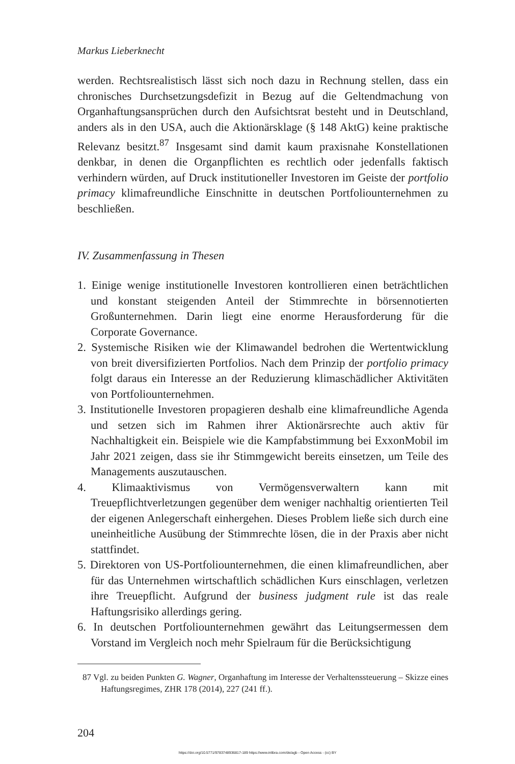Markus Lieberknecht
werden. Rechtsrealistisch lässt sich noch dazu in Rechnung stellen, dass ein chronisches Durchsetzungsdefizit in Bezug auf die Geltendmachung von Organhaftungsansprüchen durch den Aufsichtsrat besteht und in Deutschland, anders als in den USA, auch die Aktionärsklage (§ 148 AktG) keine praktische Relevanz besitzt.<sup>87</sup> Insgesamt sind damit kaum praxisnahe Konstellationen denkbar, in denen die Organpflichten es rechtlich oder jedenfalls faktisch verhindern würden, auf Druck institutioneller Investoren im Geiste der portfolio primacy klimafreundliche Einschnitte in deutschen Portfoliounternehmen zu beschließen.
IV. Zusammenfassung in Thesen
1. Einige wenige institutionelle Investoren kontrollieren einen beträchtlichen und konstant steigenden Anteil der Stimmrechte in börsennotierten Großunternehmen. Darin liegt eine enorme Herausforderung für die Corporate Governance.
2. Systemische Risiken wie der Klimawandel bedrohen die Wertentwicklung von breit diversifizierten Portfolios. Nach dem Prinzip der portfolio primacy folgt daraus ein Interesse an der Reduzierung klimaschädlicher Aktivitäten von Portfoliounternehmen.
3. Institutionelle Investoren propagieren deshalb eine klimafreundliche Agenda und setzen sich im Rahmen ihrer Aktionärsrechte auch aktiv für Nachhaltigkeit ein. Beispiele wie die Kampfabstimmung bei ExxonMobil im Jahr 2021 zeigen, dass sie ihr Stimmgewicht bereits einsetzen, um Teile des Managements auszutauschen.
4. Klimaaktivismus von Vermögensverwaltern kann mit Treuepflichtverletzungen gegenüber dem weniger nachhaltig orientierten Teil der eigenen Anlegerschaft einhergehen. Dieses Problem ließe sich durch eine uneinheitliche Ausübung der Stimmrechte lösen, die in der Praxis aber nicht stattfindet.
5. Direktoren von US-Portfoliounternehmen, die einen klimafreundlichen, aber für das Unternehmen wirtschaftlich schädlichen Kurs einschlagen, verletzen ihre Treuepflicht. Aufgrund der business judgment rule ist das reale Haftungsrisiko allerdings gering.
6. In deutschen Portfoliounternehmen gewährt das Leitungsermessen dem Vorstand im Vergleich noch mehr Spielraum für die Berücksichtigung
87 Vgl. zu beiden Punkten G. Wagner, Organhaftung im Interesse der Verhaltenssteuerung – Skizze eines Haftungsregimes, ZHR 178 (2014), 227 (241 ff.).
204
https://doi.org/10.5771/9783748936817-189 https://www.inlibra.com/de/agb - Open Access - (cc) BY